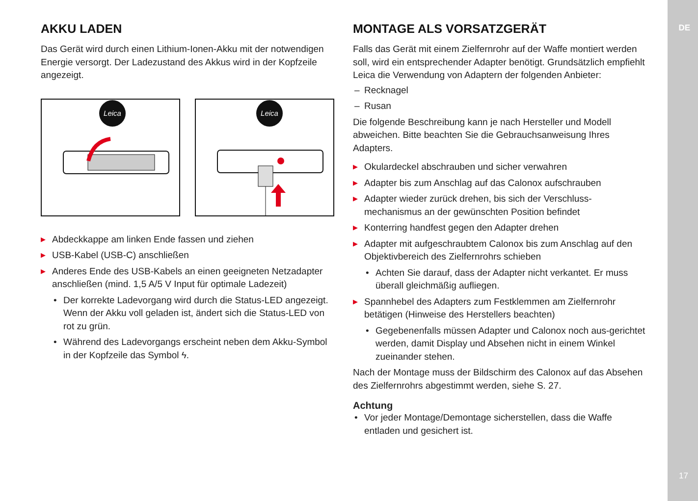DE
17
AKKU LADEN
Das Gerät wird durch einen Lithium-Ionen-Akku mit der notwendigen Energie versorgt. Der Ladezustand des Akkus wird in der Kopfzeile angezeigt.
Leica
Leica
▶ Abdeckkappe am linken Ende fassen und ziehen
▶ USB-Kabel (USB-C) anschließen
▶ Anderes Ende des USB-Kabels an einen geeigneten Netzadapter anschließen (mind. 1,5 A/5 V Input für optimale Ladezeit)
• Der korrekte Ladevorgang wird durch die Status-LED angezeigt. Wenn der Akku voll geladen ist, ändert sich die Status-LED von rot zu grün.
• Während des Ladevorgangs erscheint neben dem Akku-Symbol in der Kopfzeile das Symbol ϟ.
MONTAGE ALS VORSATZGERÄT
Falls das Gerät mit einem Zielfernrohr auf der Waffe montiert werden soll, wird ein entsprechender Adapter benötigt. Grundsätzlich empfiehlt Leica die Verwendung von Adaptern der folgenden Anbieter:
– Recknagel
– Rusan
Die folgende Beschreibung kann je nach Hersteller und Modell abweichen. Bitte beachten Sie die Gebrauchsanweisung Ihres Adapters.
▶ Okulardeckel abschrauben und sicher verwahren
▶ Adapter bis zum Anschlag auf das Calonox aufschrauben
▶ Adapter wieder zurück drehen, bis sich der Verschluss-mechanismus an der gewünschten Position befindet
▶ Konterring handfest gegen den Adapter drehen
▶ Adapter mit aufgeschraubtem Calonox bis zum Anschlag auf den Objektivbereich des Zielfernrohrs schieben
• Achten Sie darauf, dass der Adapter nicht verkantet. Er muss überall gleichmäßig aufliegen.
▶ Spannhebel des Adapters zum Festklemmen am Zielfernrohr betätigen (Hinweise des Herstellers beachten)
• Gegebenenfalls müssen Adapter und Calonox noch aus-gerichtet werden, damit Display und Absehen nicht in einem Winkel zueinander stehen.
Nach der Montage muss der Bildschirm des Calonox auf das Absehen des Zielfernrohrs abgestimmt werden, siehe S. 27.
Achtung
• Vor jeder Montage/Demontage sicherstellen, dass die Waffe entladen und gesichert ist.